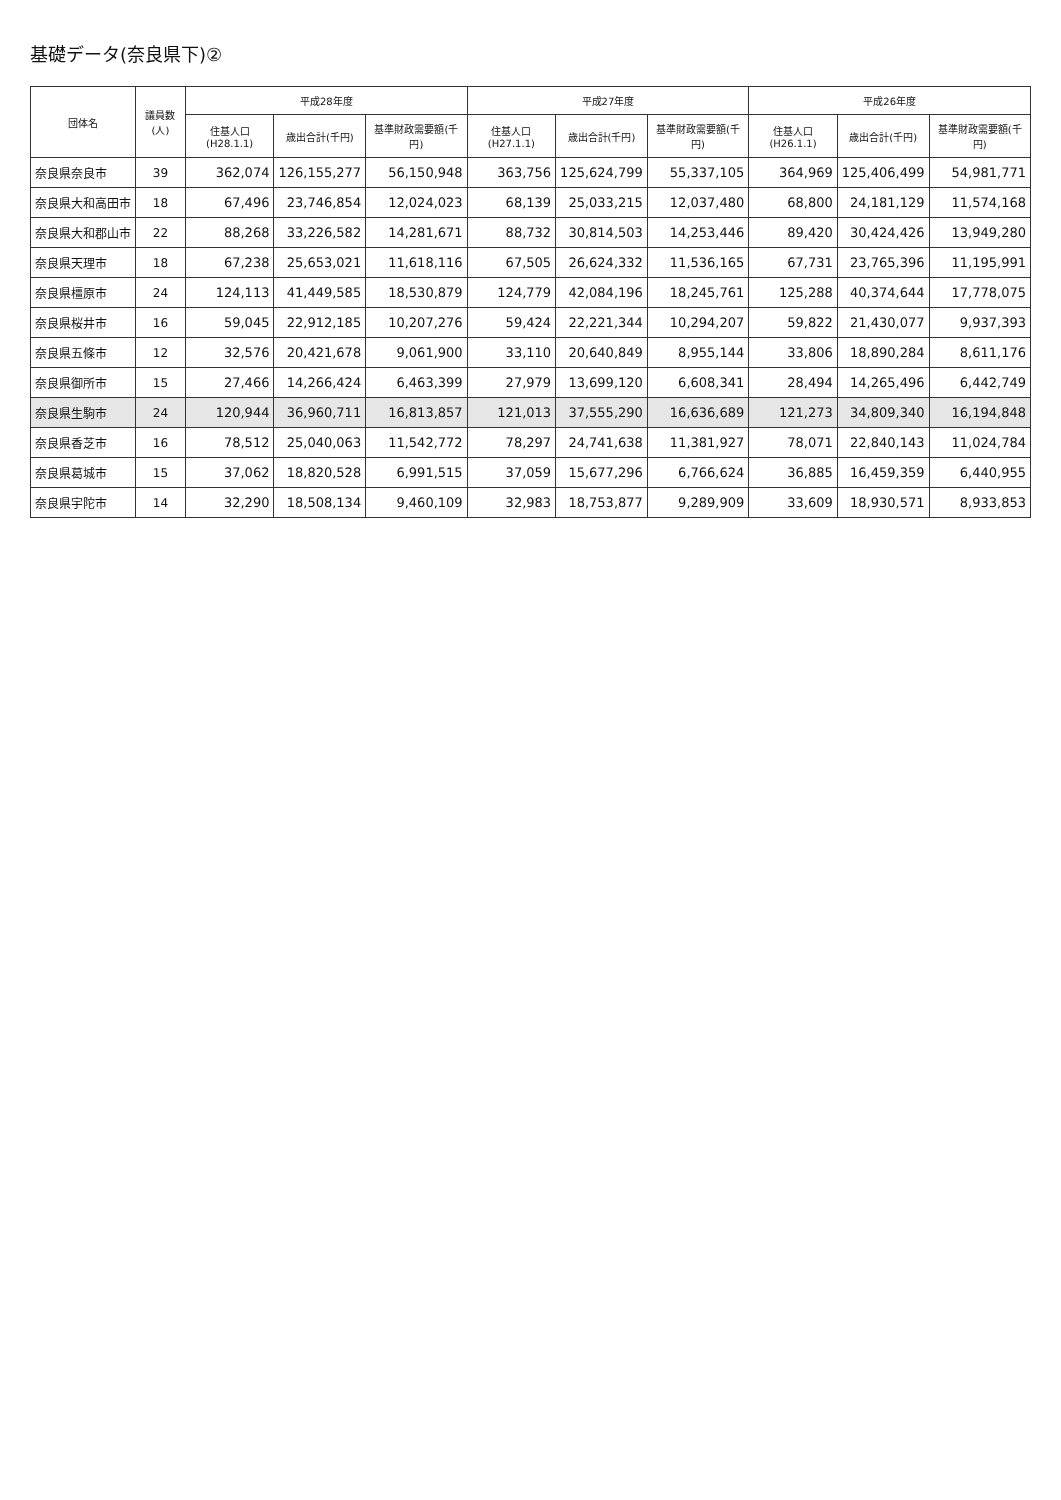基礎データ(奈良県下)②
| 団体名 | 議員数(人) | 平成28年度 | | | 平成27年度 | | | 平成26年度 | | |
| --- | --- | --- | --- | --- | --- | --- | --- | --- | --- | --- |
| | | 住基人口(H28.1.1) | 歳出合計(千円) | 基準財政需要額(千円) | 住基人口(H27.1.1) | 歳出合計(千円) | 基準財政需要額(千円) | 住基人口(H26.1.1) | 歳出合計(千円) | 基準財政需要額(千円) |
| 奈良県奈良市 | 39 | 362,074 | 126,155,277 | 56,150,948 | 363,756 | 125,624,799 | 55,337,105 | 364,969 | 125,406,499 | 54,981,771 |
| 奈良県大和高田市 | 18 | 67,496 | 23,746,854 | 12,024,023 | 68,139 | 25,033,215 | 12,037,480 | 68,800 | 24,181,129 | 11,574,168 |
| 奈良県大和郡山市 | 22 | 88,268 | 33,226,582 | 14,281,671 | 88,732 | 30,814,503 | 14,253,446 | 89,420 | 30,424,426 | 13,949,280 |
| 奈良県天理市 | 18 | 67,238 | 25,653,021 | 11,618,116 | 67,505 | 26,624,332 | 11,536,165 | 67,731 | 23,765,396 | 11,195,991 |
| 奈良県橿原市 | 24 | 124,113 | 41,449,585 | 18,530,879 | 124,779 | 42,084,196 | 18,245,761 | 125,288 | 40,374,644 | 17,778,075 |
| 奈良県桜井市 | 16 | 59,045 | 22,912,185 | 10,207,276 | 59,424 | 22,221,344 | 10,294,207 | 59,822 | 21,430,077 | 9,937,393 |
| 奈良県五條市 | 12 | 32,576 | 20,421,678 | 9,061,900 | 33,110 | 20,640,849 | 8,955,144 | 33,806 | 18,890,284 | 8,611,176 |
| 奈良県御所市 | 15 | 27,466 | 14,266,424 | 6,463,399 | 27,979 | 13,699,120 | 6,608,341 | 28,494 | 14,265,496 | 6,442,749 |
| 奈良県生駒市 | 24 | 120,944 | 36,960,711 | 16,813,857 | 121,013 | 37,555,290 | 16,636,689 | 121,273 | 34,809,340 | 16,194,848 |
| 奈良県香芝市 | 16 | 78,512 | 25,040,063 | 11,542,772 | 78,297 | 24,741,638 | 11,381,927 | 78,071 | 22,840,143 | 11,024,784 |
| 奈良県葛城市 | 15 | 37,062 | 18,820,528 | 6,991,515 | 37,059 | 15,677,296 | 6,766,624 | 36,885 | 16,459,359 | 6,440,955 |
| 奈良県宇陀市 | 14 | 32,290 | 18,508,134 | 9,460,109 | 32,983 | 18,753,877 | 9,289,909 | 33,609 | 18,930,571 | 8,933,853 |